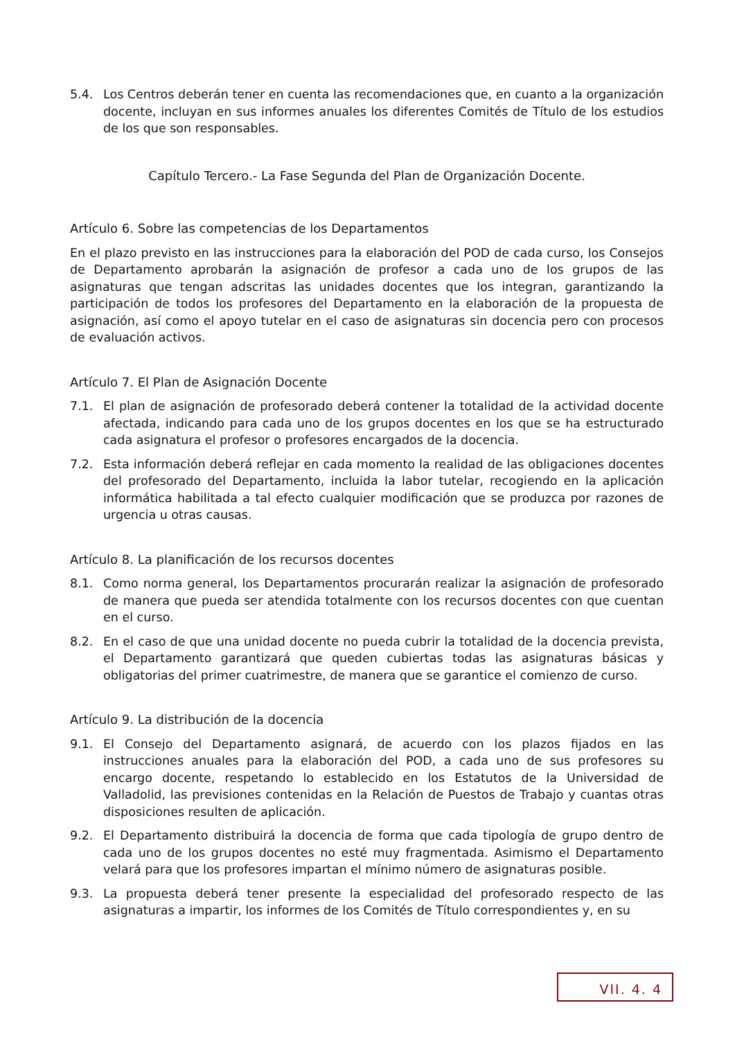5.4. Los Centros deberán tener en cuenta las recomendaciones que, en cuanto a la organización docente, incluyan en sus informes anuales los diferentes Comités de Título de los estudios de los que son responsables.
Capítulo Tercero.- La Fase Segunda del Plan de Organización Docente.
Artículo 6. Sobre las competencias de los Departamentos
En el plazo previsto en las instrucciones para la elaboración del POD de cada curso, los Consejos de Departamento aprobarán la asignación de profesor a cada uno de los grupos de las asignaturas que tengan adscritas las unidades docentes que los integran, garantizando la participación de todos los profesores del Departamento en la elaboración de la propuesta de asignación, así como el apoyo tutelar en el caso de asignaturas sin docencia pero con procesos de evaluación activos.
Artículo 7. El Plan de Asignación Docente
7.1. El plan de asignación de profesorado deberá contener la totalidad de la actividad docente afectada, indicando para cada uno de los grupos docentes en los que se ha estructurado cada asignatura el profesor o profesores encargados de la docencia.
7.2. Esta información deberá reflejar en cada momento la realidad de las obligaciones docentes del profesorado del Departamento, incluida la labor tutelar, recogiendo en la aplicación informática habilitada a tal efecto cualquier modificación que se produzca por razones de urgencia u otras causas.
Artículo 8. La planificación de los recursos docentes
8.1. Como norma general, los Departamentos procurarán realizar la asignación de profesorado de manera que pueda ser atendida totalmente con los recursos docentes con que cuentan en el curso.
8.2. En el caso de que una unidad docente no pueda cubrir la totalidad de la docencia prevista, el Departamento garantizará que queden cubiertas todas las asignaturas básicas y obligatorias del primer cuatrimestre, de manera que se garantice el comienzo de curso.
Artículo 9. La distribución de la docencia
9.1. El Consejo del Departamento asignará, de acuerdo con los plazos fijados en las instrucciones anuales para la elaboración del POD, a cada uno de sus profesores su encargo docente, respetando lo establecido en los Estatutos de la Universidad de Valladolid, las previsiones contenidas en la Relación de Puestos de Trabajo y cuantas otras disposiciones resulten de aplicación.
9.2. El Departamento distribuirá la docencia de forma que cada tipología de grupo dentro de cada uno de los grupos docentes no esté muy fragmentada. Asimismo el Departamento velará para que los profesores impartan el mínimo número de asignaturas posible.
9.3. La propuesta deberá tener presente la especialidad del profesorado respecto de las asignaturas a impartir, los informes de los Comités de Título correspondientes y, en su
VII. 4. 4